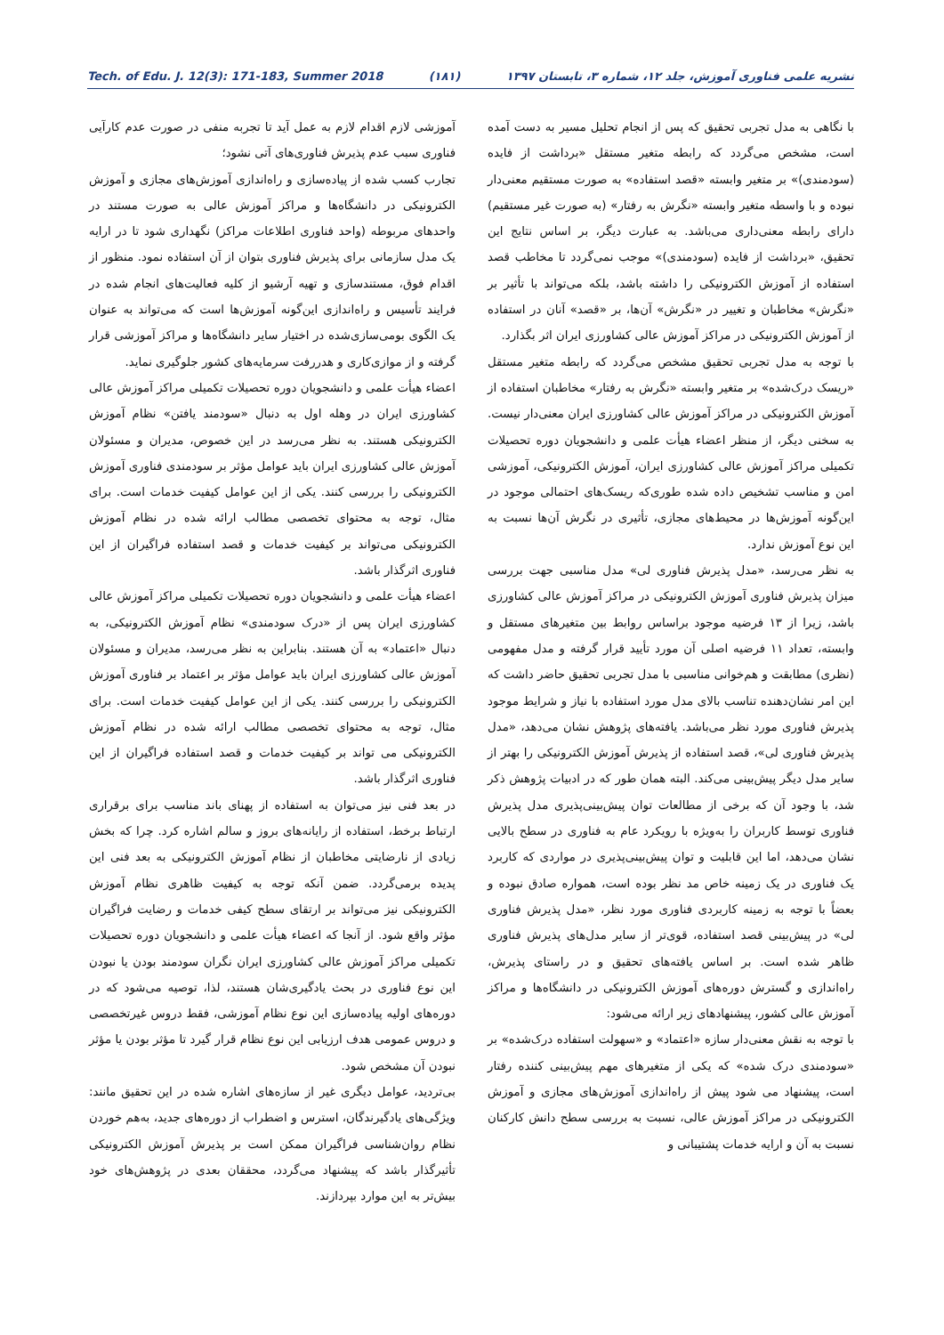Tech. of Edu. J. 12(3): 171-183, Summer 2018 (۱۸۱) نشریه علمی فناوری آموزش، جلد ۱۲، شماره ۳، تابستان ۱۳۹۷
با نگاهی به مدل تجربی تحقیق که پس از انجام تحلیل مسیر به دست آمده است، مشخص می‌گردد که رابطه متغیر مستقل «برداشت از فایده (سودمندی)» بر متغیر وابسته «قصد استفاده» به صورت مستقیم معنی‌دار نبوده و با واسطه متغیر وابسته «نگرش به رفتار» (به صورت غیر مستقیم) دارای رابطه معنی‌داری می‌باشد. به عبارت دیگر، بر اساس نتایج این تحقیق، «برداشت از فایده (سودمندی)» موجب نمی‌گردد تا مخاطب قصد استفاده از آموزش الکترونیکی را داشته باشد، بلکه می‌تواند با تأثیر بر «نگرش» مخاطبان و تغییر در «نگرش» آن‌ها، بر «قصد» آنان در استفاده از آموزش الکترونیکی در مراکز آموزش عالی کشاورزی ایران اثر بگذارد.
با توجه به مدل تجربی تحقیق مشخص می‌گردد که رابطه متغیر مستقل «ریسک درک‌شده» بر متغیر وابسته «نگرش به رفتار» مخاطبان استفاده از آموزش الکترونیکی در مراکز آموزش عالی کشاورزی ایران معنی‌دار نیست. به سخنی دیگر، از منظر اعضاء هیأت علمی و دانشجویان دوره تحصیلات تکمیلی مراکز آموزش عالی کشاورزی ایران، آموزش الکترونیکی، آموزشی امن و مناسب تشخیص داده شده طوری‌که ریسک‌های احتمالی موجود در این‌گونه آموزش‌ها در محیط‌های مجازی، تأثیری در نگرش آن‌ها نسبت به این نوع آموزش ندارد.
به نظر می‌رسد، «مدل پذیرش فناوری لی» مدل مناسبی جهت بررسی میزان پذیرش فناوری آموزش الکترونیکی در مراکز آموزش عالی کشاورزی باشد، زیرا از ۱۳ فرضیه موجود براساس روابط بین متغیرهای مستقل و وابسته، تعداد ۱۱ فرضیه اصلی آن مورد تأیید قرار گرفته و مدل مفهومی (نظری) مطابقت و هم‌خوانی مناسبی با مدل تجربی تحقیق حاضر داشت که این امر نشان‌دهنده تناسب بالای مدل مورد استفاده با نیاز و شرایط موجود پذیرش فناوری مورد نظر می‌باشد. یافته‌های پژوهش نشان می‌دهد، «مدل پذیرش فناوری لی»، قصد استفاده از پذیرش آموزش الکترونیکی را بهتر از سایر مدل دیگر پیش‌بینی می‌کند. البته همان طور که در ادبیات پژوهش ذکر شد، با وجود آن که برخی از مطالعات توان پیش‌بینی‌پذیری مدل پذیرش فناوری توسط کاربران را به‌ویژه با رویکرد عام به فناوری در سطح بالایی نشان می‌دهد، اما این قابلیت و توان پیش‌بینی‌پذیری در مواردی که کاربرد یک فناوری در یک زمینه خاص مد نظر بوده است، همواره صادق نبوده و بعضاً با توجه به زمینه کاربردی فناوری مورد نظر، «مدل پذیرش فناوری لی» در پیش‌بینی قصد استفاده، قوی‌تر از سایر مدل‌های پذیرش فناوری ظاهر شده است. بر اساس یافته‌های تحقیق و در راستای پذیرش، راه‌اندازی و گسترش دوره‌های آموزش الکترونیکی در دانشگاه‌ها و مراکز آموزش عالی کشور، پیشنهادهای زیر ارائه می‌شود:
با توجه به نقش معنی‌دار سازه «اعتماد» و «سهولت استفاده درک‌شده» بر «سودمندی درک شده» که یکی از متغیرهای مهم پیش‌بینی کننده رفتار است، پیشنهاد می شود پیش از راه‌اندازی آموزش‌های مجازی و آموزش الکترونیکی در مراکز آموزش عالی، نسبت به بررسی سطح دانش کارکنان نسبت به آن و ارایه خدمات پشتیبانی و
آموزشی لازم اقدام لازم به عمل آید تا تجربه منفی در صورت عدم کارآیی فناوری سبب عدم پذیرش فناوری‌های آتی نشود؛
تجارب کسب شده از پیاده‌سازی و راه‌اندازی آموزش‌های مجازی و آموزش الکترونیکی در دانشگاه‌ها و مراکز آموزش عالی به صورت مستند در واحدهای مربوطه (واحد فناوری اطلاعات مراکز) نگهداری شود تا در ارایه یک مدل سازمانی برای پذیرش فناوری بتوان از آن استفاده نمود. منظور از اقدام فوق، مستندسازی و تهیه آرشیو از کلیه فعالیت‌های انجام شده در فرایند تأسیس و راه‌اندازی این‌گونه آموزش‌ها است که می‌تواند به عنوان یک الگوی بومی‌سازی‌شده در اختیار سایر دانشگاه‌ها و مراکز آموزشی قرار گرفته و از موازی‌کاری و هدررفت سرمایه‌های کشور جلوگیری نماید.
اعضاء هیأت علمی و دانشجویان دوره تحصیلات تکمیلی مراکز آموزش عالی کشاورزی ایران در وهله اول به دنبال «سودمند یافتن» نظام آموزش الکترونیکی هستند. به نظر می‌رسد در این خصوص، مدیران و مسئولان آموزش عالی کشاورزی ایران باید عوامل مؤثر بر سودمندی فناوری آموزش الکترونیکی را بررسی کنند. یکی از این عوامل کیفیت خدمات است. برای مثال، توجه به محتوای تخصصی مطالب ارائه شده در نظام آموزش الکترونیکی می‌تواند بر کیفیت خدمات و قصد استفاده فراگیران از این فناوری اثرگذار باشد.
اعضاء هیأت علمی و دانشجویان دوره تحصیلات تکمیلی مراکز آموزش عالی کشاورزی ایران پس از «درک سودمندی» نظام آموزش الکترونیکی، به دنبال «اعتماد» به آن هستند. بنابراین به نظر می‌رسد، مدیران و مسئولان آموزش عالی کشاورزی ایران باید عوامل مؤثر بر اعتماد بر فناوری آموزش الکترونیکی را بررسی کنند. یکی از این عوامل کیفیت خدمات است. برای مثال، توجه به محتوای تخصصی مطالب ارائه شده در نظام آموزش الکترونیکی می تواند بر کیفیت خدمات و قصد استفاده فراگیران از این فناوری اثرگذار باشد.
در بعد فنی نیز می‌توان به استفاده از پهنای باند مناسب برای برقراری ارتباط برخط، استفاده از رایانه‌های بروز و سالم اشاره کرد. چرا که بخش زیادی از نارضایتی مخاطبان از نظام آموزش الکترونیکی به بعد فنی این پدیده برمی‌گردد. ضمن آنکه توجه به کیفیت ظاهری نظام آموزش الکترونیکی نیز می‌تواند بر ارتقای سطح کیفی خدمات و رضایت فراگیران مؤثر واقع شود. از آنجا که اعضاء هیأت علمی و دانشجویان دوره تحصیلات تکمیلی مراکز آموزش عالی کشاورزی ایران نگران سودمند بودن یا نبودن این نوع فناوری در بحث یادگیری‌شان هستند، لذا، توصیه می‌شود که در دوره‌های اولیه پیاده‌سازی این نوع نظام آموزشی، فقط دروس غیرتخصصی و دروس عمومی هدف ارزیابی این نوع نظام قرار گیرد تا مؤثر بودن یا مؤثر نبودن آن مشخص شود.
بی‌تردید، عوامل دیگری غیر از سازه‌های اشاره شده در این تحقیق مانند: ویژگی‌های یادگیرندگان، استرس و اضطراب از دوره‌های جدید، به‌هم خوردن نظام روان‌شناسی فراگیران ممکن است بر پذیرش آموزش الکترونیکی تأثیرگذار باشد که پیشنهاد می‌گردد، محققان بعدی در پژوهش‌های خود بیش‌تر به این موارد بپردازند.